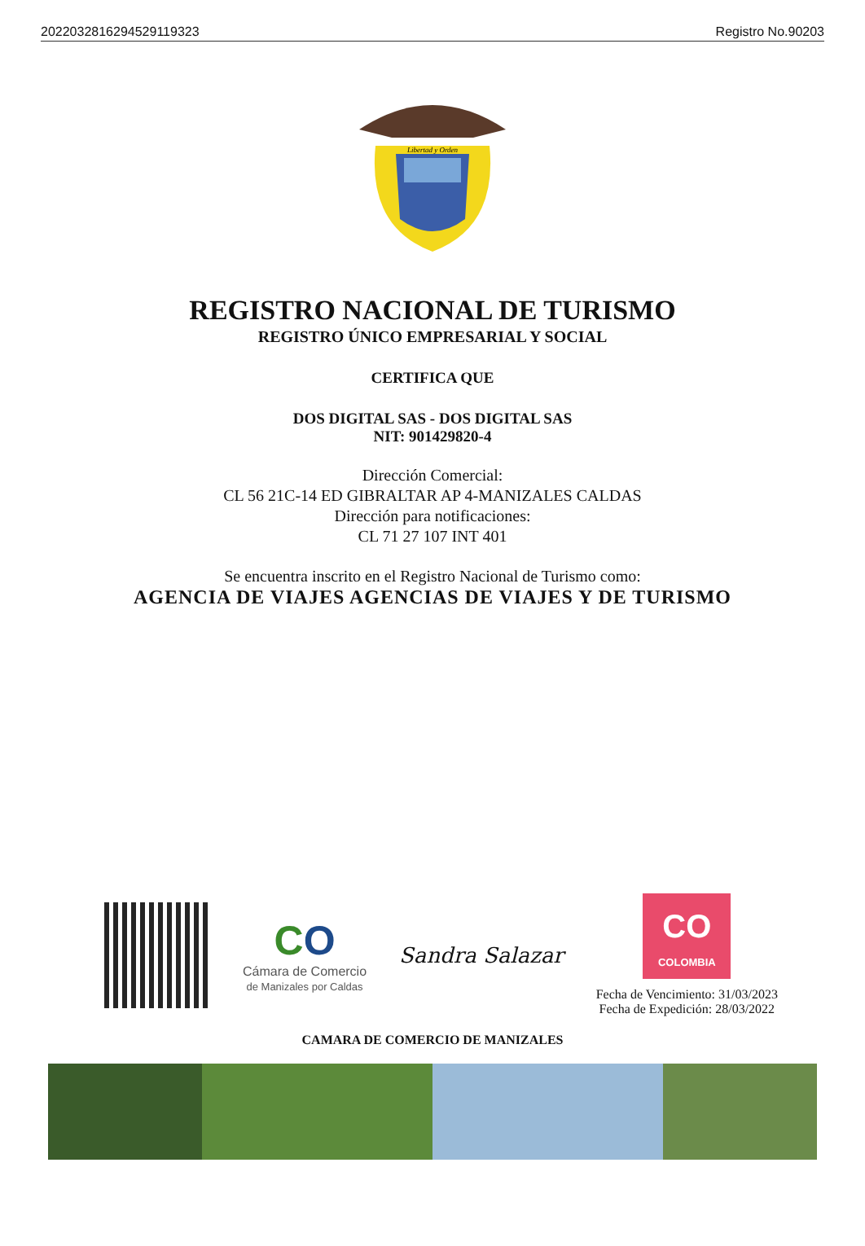20220328162945291193​23 Registro No.90203
Libertad y Orden
REGISTRO NACIONAL DE TURISMO
REGISTRO ÚNICO EMPRESARIAL Y SOCIAL
CERTIFICA QUE
DOS DIGITAL SAS - DOS DIGITAL SAS
NIT: 901429820-4
Dirección Comercial:
CL 56 21C-14 ED GIBRALTAR AP 4-MANIZALES CALDAS
Dirección para notificaciones:
CL 71 27 107 INT 401
Se encuentra inscrito en el Registro Nacional de Turismo como:
AGENCIA DE VIAJES AGENCIAS DE VIAJES Y DE TURISMO
CO
Cámara de Comercio
de Manizales por Caldas
Sandra Salazar
CO
COLOMBIA
Fecha de Vencimiento: 31/03/2023
Fecha de Expedición: 28/03/2022
CAMARA DE COMERCIO DE MANIZALES